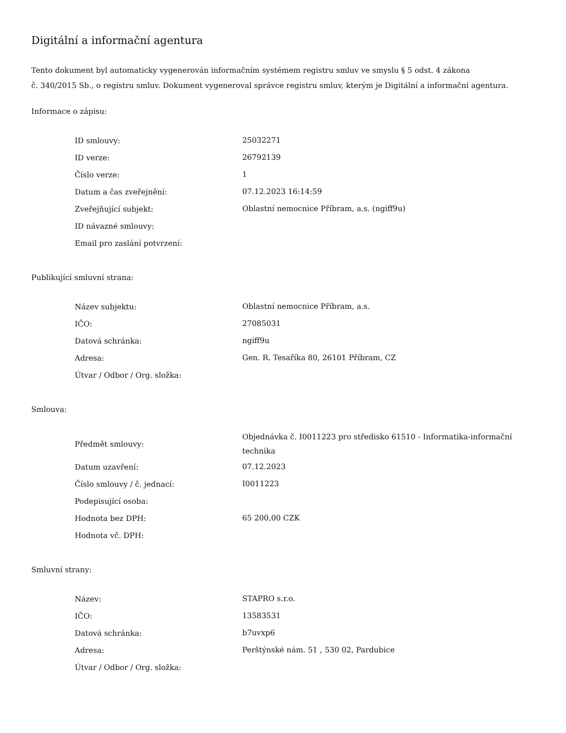Digitální a informační agentura
Tento dokument byl automaticky vygenerován informačním systémem registru smluv ve smyslu § 5 odst. 4 zákona
č. 340/2015 Sb., o registru smluv. Dokument vygeneroval správce registru smluv, kterým je Digitální a informační agentura.
Informace o zápisu:
| ID smlouvy: | 25032271 |
| ID verze: | 26792139 |
| Číslo verze: | 1 |
| Datum a čas zveřejnění: | 07.12.2023 16:14:59 |
| Zveřejňující subjekt: | Oblastní nemocnice Příbram, a.s. (ngiff9u) |
| ID návazné smlouvy: | |
| Email pro zaslání potvrzení: | |
Publikující smluvní strana:
| Název subjektu: | Oblastní nemocnice Příbram, a.s. |
| IČO: | 27085031 |
| Datová schránka: | ngiff9u |
| Adresa: | Gen. R. Tesaříka 80, 26101 Příbram, CZ |
| Útvar / Odbor / Org. složka: | |
Smlouva:
| Předmět smlouvy: | Objednávka č. I0011223 pro středisko 61510 - Informatika-informační technika |
| Datum uzavření: | 07.12.2023 |
| Číslo smlouvy / č. jednací: | I0011223 |
| Podepisující osoba: | |
| Hodnota bez DPH: | 65 200,00 CZK |
| Hodnota vč. DPH: | |
Smluvní strany:
| Název: | STAPRO s.r.o. |
| IČO: | 13583531 |
| Datová schránka: | b7uvxp6 |
| Adresa: | Perštýnské nám. 51 , 530 02, Pardubice |
| Útvar / Odbor / Org. složka: | |